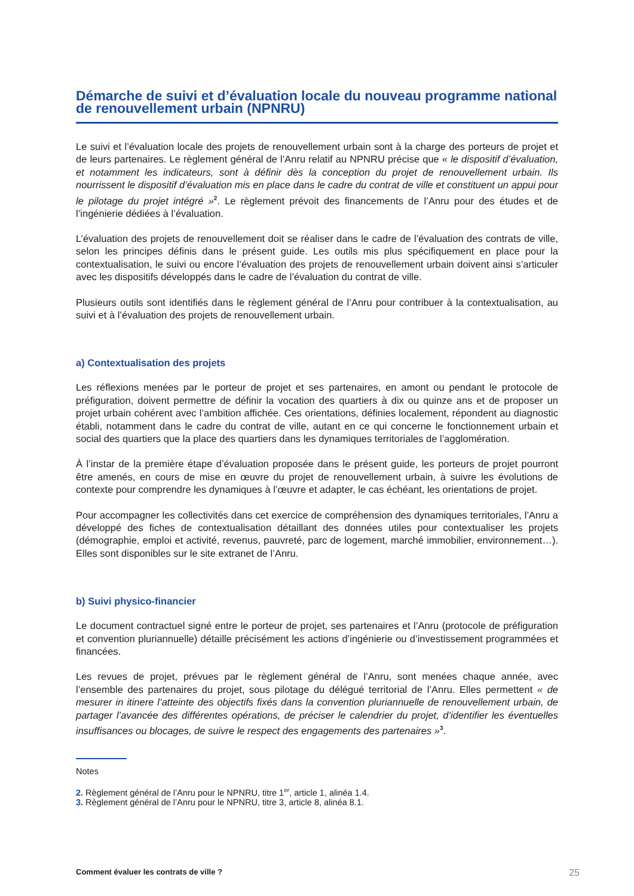Démarche de suivi et d’évaluation locale du nouveau programme national de renouvellement urbain (NPNRU)
Le suivi et l’évaluation locale des projets de renouvellement urbain sont à la charge des porteurs de projet et de leurs partenaires. Le règlement général de l’Anru relatif au NPNRU précise que « le dispositif d’évaluation, et notamment les indicateurs, sont à définir dès la conception du projet de renouvellement urbain. Ils nourrissent le dispositif d’évaluation mis en place dans le cadre du contrat de ville et constituent un appui pour le pilotage du projet intégré »<sup>2</sup>. Le règlement prévoit des financements de l’Anru pour des études et de l’ingénierie dédiées à l’évaluation.
L’évaluation des projets de renouvellement doit se réaliser dans le cadre de l’évaluation des contrats de ville, selon les principes définis dans le présent guide. Les outils mis plus spécifiquement en place pour la contextualisation, le suivi ou encore l’évaluation des projets de renouvellement urbain doivent ainsi s’articuler avec les dispositifs développés dans le cadre de l’évaluation du contrat de ville.
Plusieurs outils sont identifiés dans le règlement général de l’Anru pour contribuer à la contextualisation, au suivi et à l’évaluation des projets de renouvellement urbain.
a) Contextualisation des projets
Les réflexions menées par le porteur de projet et ses partenaires, en amont ou pendant le protocole de préfiguration, doivent permettre de définir la vocation des quartiers à dix ou quinze ans et de proposer un projet urbain cohérent avec l’ambition affichée. Ces orientations, définies localement, répondent au diagnostic établi, notamment dans le cadre du contrat de ville, autant en ce qui concerne le fonctionnement urbain et social des quartiers que la place des quartiers dans les dynamiques territoriales de l’agglomération.
À l’instar de la première étape d’évaluation proposée dans le présent guide, les porteurs de projet pourront être amenés, en cours de mise en œuvre du projet de renouvellement urbain, à suivre les évolutions de contexte pour comprendre les dynamiques à l’œuvre et adapter, le cas échéant, les orientations de projet.
Pour accompagner les collectivités dans cet exercice de compréhension des dynamiques territoriales, l’Anru a développé des fiches de contextualisation détaillant des données utiles pour contextualiser les projets (démographie, emploi et activité, revenus, pauvreté, parc de logement, marché immobilier, environnement…). Elles sont disponibles sur le site extranet de l’Anru.
b) Suivi physico-financier
Le document contractuel signé entre le porteur de projet, ses partenaires et l’Anru (protocole de préfiguration et convention pluriannuelle) détaille précisément les actions d’ingénierie ou d’investissement programmées et financées.
Les revues de projet, prévues par le règlement général de l’Anru, sont menées chaque année, avec l’ensemble des partenaires du projet, sous pilotage du délégué territorial de l’Anru. Elles permettent « de mesurer in itinere l’atteinte des objectifs fixés dans la convention pluriannuelle de renouvellement urbain, de partager l’avancée des différentes opérations, de préciser le calendrier du projet, d’identifier les éventuelles insuffisances ou blocages, de suivre le respect des engagements des partenaires »<sup>3</sup>.
Notes
2. Règlement général de l’Anru pour le NPNRU, titre 1<sup>er</sup>, article 1, alinéa 1.4.
3. Règlement général de l’Anru pour le NPNRU, titre 3, article 8, alinéa 8.1.
Comment évaluer les contrats de ville ? 25